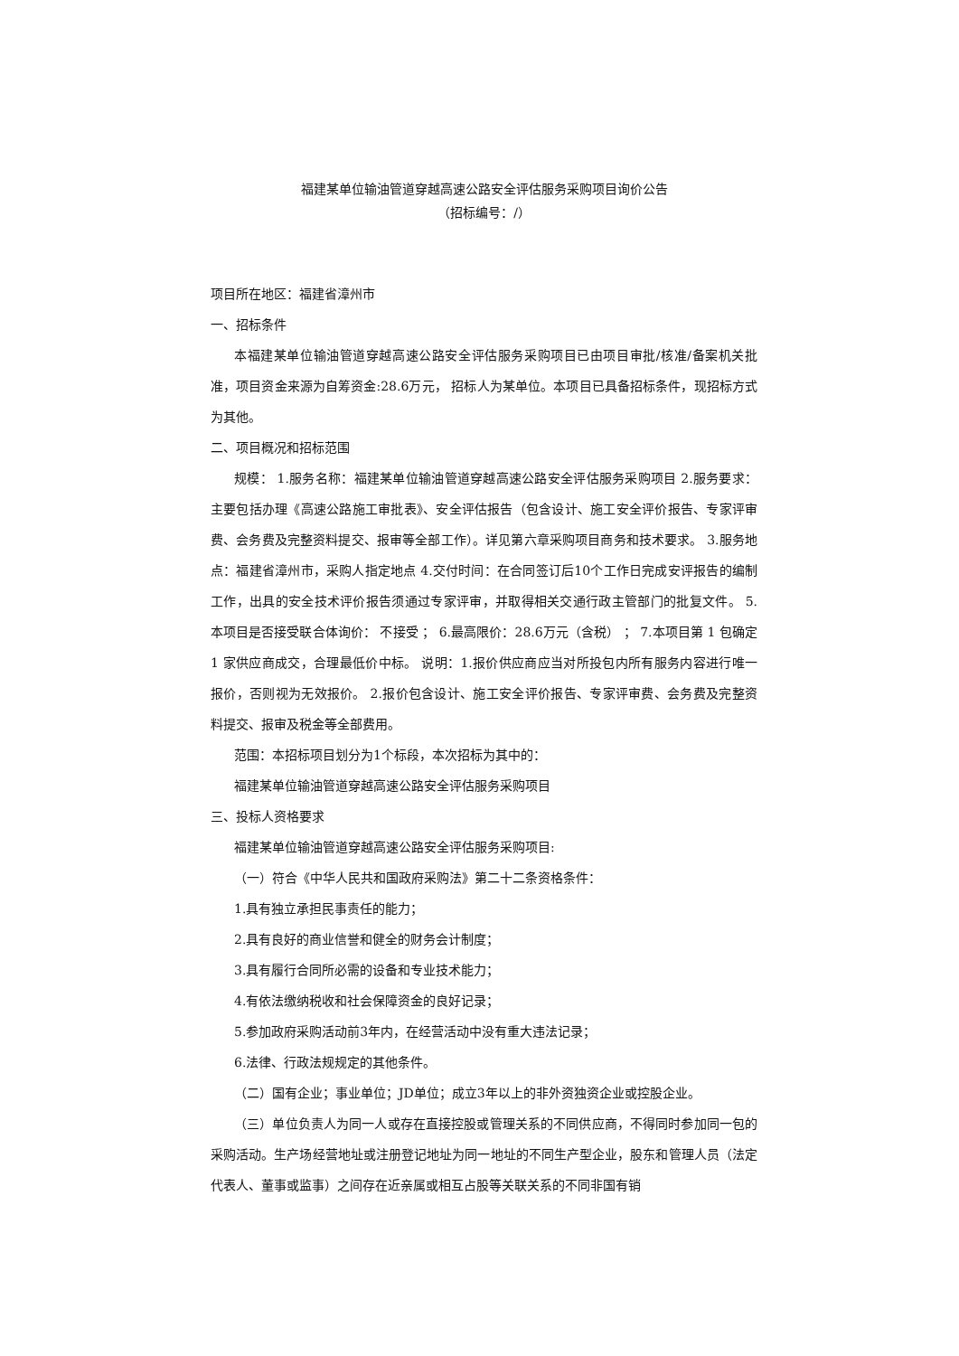福建某单位输油管道穿越高速公路安全评估服务采购项目询价公告
（招标编号：/）
项目所在地区：福建省漳州市
一、招标条件
本福建某单位输油管道穿越高速公路安全评估服务采购项目已由项目审批/核准/备案机关批准，项目资金来源为自筹资金:28.6万元， 招标人为某单位。本项目已具备招标条件，现招标方式为其他。
二、项目概况和招标范围
规模： 1.服务名称：福建某单位输油管道穿越高速公路安全评估服务采购项目 2.服务要求：主要包括办理《高速公路施工审批表》、安全评估报告（包含设计、施工安全评价报告、专家评审费、会务费及完整资料提交、报审等全部工作）。详见第六章采购项目商务和技术要求。 3.服务地点：福建省漳州市，采购人指定地点 4.交付时间：在合同签订后10个工作日完成安评报告的编制工作，出具的安全技术评价报告须通过专家评审，并取得相关交通行政主管部门的批复文件。 5.本项目是否接受联合体询价： 不接受 ； 6.最高限价：28.6万元（含税） ； 7.本项目第 1 包确定 1 家供应商成交，合理最低价中标。 说明：1.报价供应商应当对所投包内所有服务内容进行唯一报价，否则视为无效报价。 2.报价包含设计、施工安全评价报告、专家评审费、会务费及完整资料提交、报审及税金等全部费用。
范围：本招标项目划分为1个标段，本次招标为其中的：
福建某单位输油管道穿越高速公路安全评估服务采购项目
三、投标人资格要求
福建某单位输油管道穿越高速公路安全评估服务采购项目:
（一）符合《中华人民共和国政府采购法》第二十二条资格条件：
1.具有独立承担民事责任的能力；
2.具有良好的商业信誉和健全的财务会计制度；
3.具有履行合同所必需的设备和专业技术能力；
4.有依法缴纳税收和社会保障资金的良好记录；
5.参加政府采购活动前3年内，在经营活动中没有重大违法记录；
6.法律、行政法规规定的其他条件。
（二）国有企业；事业单位；JD单位；成立3年以上的非外资独资企业或控股企业。
（三）单位负责人为同一人或存在直接控股或管理关系的不同供应商，不得同时参加同一包的采购活动。生产场经营地址或注册登记地址为同一地址的不同生产型企业，股东和管理人员（法定代表人、董事或监事）之间存在近亲属或相互占股等关联关系的不同非国有销